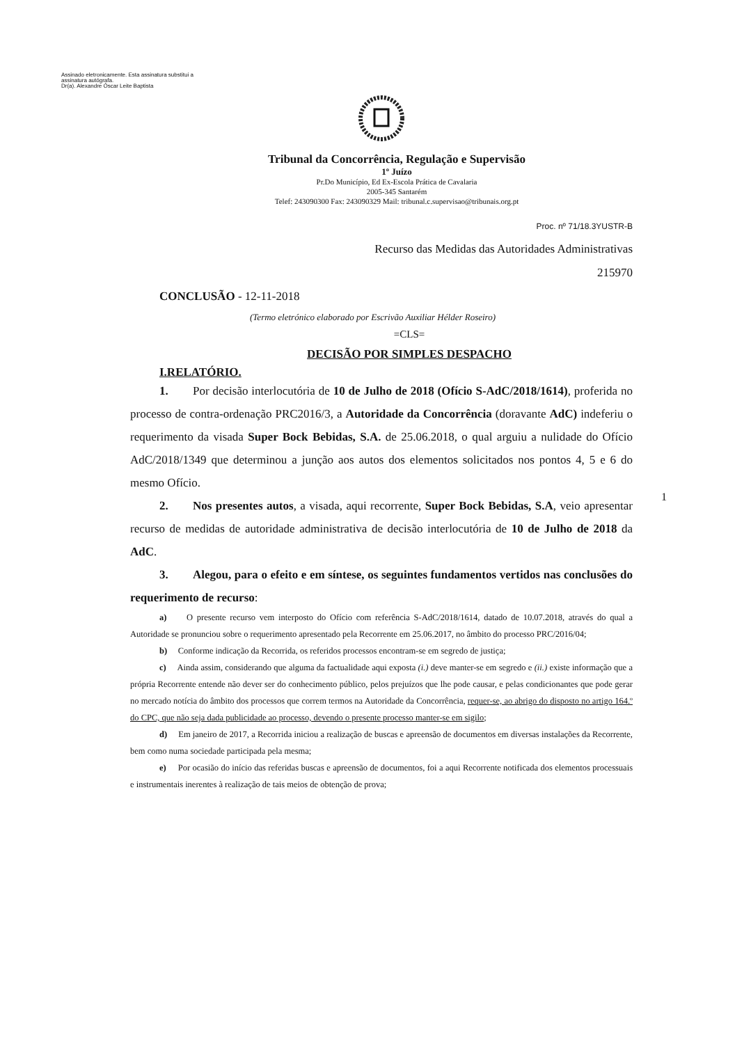Assinado eletronicamente. Esta assinatura substitui a
assinatura autógrafa.
Dr(a). Alexandre Óscar Leite Baptista
Tribunal da Concorrência, Regulação e Supervisão
1º Juízo
Pr.Do Município, Ed Ex-Escola Prática de Cavalaria
2005-345 Santarém
Telef: 243090300 Fax: 243090329 Mail: tribunal.c.supervisao@tribunais.org.pt
Proc. nº 71/18.3YUSTR-B
Recurso das Medidas das Autoridades Administrativas
215970
CONCLUSÃO - 12-11-2018
(Termo eletrónico elaborado por Escrivão Auxiliar Hélder Roseiro)
=CLS=
DECISÃO POR SIMPLES DESPACHO
I.RELATÓRIO.
1. Por decisão interlocutória de 10 de Julho de 2018 (Ofício S-AdC/2018/1614), proferida no processo de contra-ordenação PRC2016/3, a Autoridade da Concorrência (doravante AdC) indeferiu o requerimento da visada Super Bock Bebidas, S.A. de 25.06.2018, o qual arguiu a nulidade do Ofício AdC/2018/1349 que determinou a junção aos autos dos elementos solicitados nos pontos 4, 5 e 6 do mesmo Ofício.
2. Nos presentes autos, a visada, aqui recorrente, Super Bock Bebidas, S.A, veio apresentar recurso de medidas de autoridade administrativa de decisão interlocutória de 10 de Julho de 2018 da AdC.
3. Alegou, para o efeito e em síntese, os seguintes fundamentos vertidos nas conclusões do requerimento de recurso:
a) O presente recurso vem interposto do Ofício com referência S-AdC/2018/1614, datado de 10.07.2018, através do qual a Autoridade se pronunciou sobre o requerimento apresentado pela Recorrente em 25.06.2017, no âmbito do processo PRC/2016/04;
b) Conforme indicação da Recorrida, os referidos processos encontram-se em segredo de justiça;
c) Ainda assim, considerando que alguma da factualidade aqui exposta (i.) deve manter-se em segredo e (ii.) existe informação que a própria Recorrente entende não dever ser do conhecimento público, pelos prejuízos que lhe pode causar, e pelas condicionantes que pode gerar no mercado notícia do âmbito dos processos que correm termos na Autoridade da Concorrência, requer-se, ao abrigo do disposto no artigo 164.º do CPC, que não seja dada publicidade ao processo, devendo o presente processo manter-se em sigilo;
d) Em janeiro de 2017, a Recorrida iniciou a realização de buscas e apreensão de documentos em diversas instalações da Recorrente, bem como numa sociedade participada pela mesma;
e) Por ocasião do início das referidas buscas e apreensão de documentos, foi a aqui Recorrente notificada dos elementos processuais e instrumentais inerentes à realização de tais meios de obtenção de prova;
1